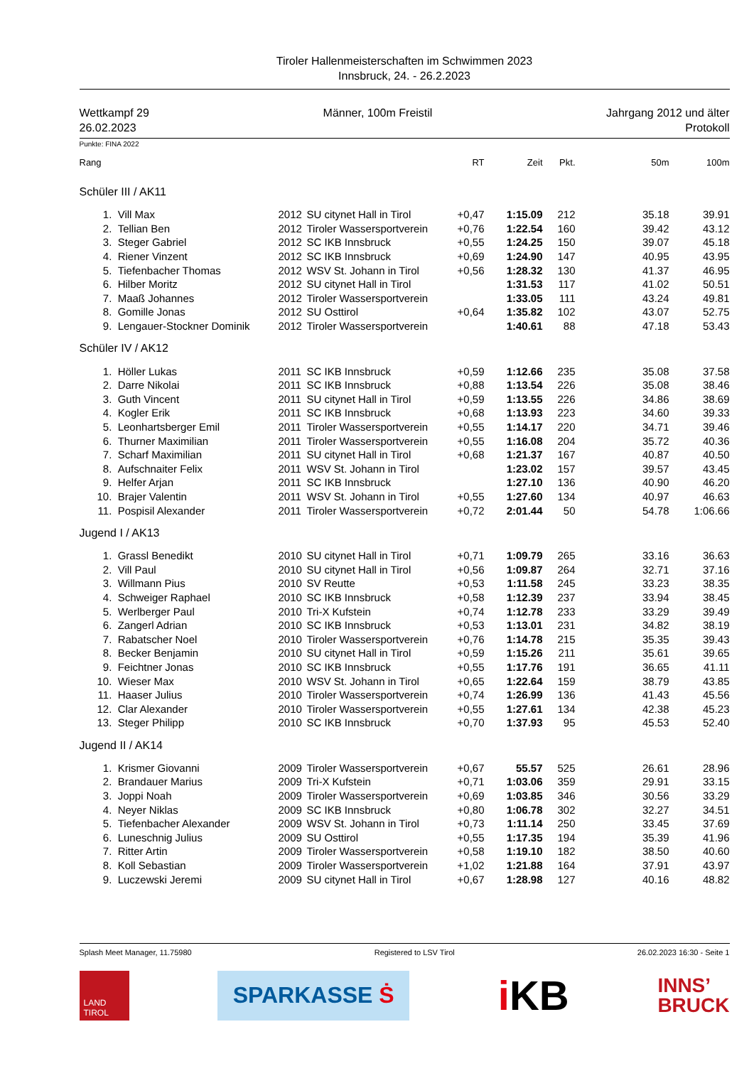Tiroler Hallenmeisterschaften im Schwimmen 2023
Innsbruck, 24. - 26.2.2023
Wettkampf 29
26.02.2023
Männer, 100m Freistil Jahrgang 2012 und älter
Protokoll
Punkte: FINA 2022
| Rang | | | | RT | Zeit | Pkt. | 50m | 100m |
| --- | --- | --- | --- | --- | --- | --- | --- | --- |
| Schüler III / AK11 | | | | | | | | |
| 1. | Vill Max | 2012 | SU citynet Hall in Tirol | +0,47 | 1:15.09 | 212 | 35.18 | 39.91 |
| 2. | Tellian Ben | 2012 | Tiroler Wassersportverein | +0,76 | 1:22.54 | 160 | 39.42 | 43.12 |
| 3. | Steger Gabriel | 2012 | SC IKB Innsbruck | +0,55 | 1:24.25 | 150 | 39.07 | 45.18 |
| 4. | Riener Vinzent | 2012 | SC IKB Innsbruck | +0,69 | 1:24.90 | 147 | 40.95 | 43.95 |
| 5. | Tiefenbacher Thomas | 2012 | WSV St. Johann in Tirol | +0,56 | 1:28.32 | 130 | 41.37 | 46.95 |
| 6. | Hilber Moritz | 2012 | SU citynet Hall in Tirol | | 1:31.53 | 117 | 41.02 | 50.51 |
| 7. | Maaß Johannes | 2012 | Tiroler Wassersportverein | | 1:33.05 | 111 | 43.24 | 49.81 |
| 8. | Gomille Jonas | 2012 | SU Osttirol | +0,64 | 1:35.82 | 102 | 43.07 | 52.75 |
| 9. | Lengauer-Stockner Dominik | 2012 | Tiroler Wassersportverein | | 1:40.61 | 88 | 47.18 | 53.43 |
| Schüler IV / AK12 | | | | | | | | |
| 1. | Höller Lukas | 2011 | SC IKB Innsbruck | +0,59 | 1:12.66 | 235 | 35.08 | 37.58 |
| 2. | Darre Nikolai | 2011 | SC IKB Innsbruck | +0,88 | 1:13.54 | 226 | 35.08 | 38.46 |
| 3. | Guth Vincent | 2011 | SU citynet Hall in Tirol | +0,59 | 1:13.55 | 226 | 34.86 | 38.69 |
| 4. | Kogler Erik | 2011 | SC IKB Innsbruck | +0,68 | 1:13.93 | 223 | 34.60 | 39.33 |
| 5. | Leonhartsberger Emil | 2011 | Tiroler Wassersportverein | +0,55 | 1:14.17 | 220 | 34.71 | 39.46 |
| 6. | Thurner Maximilian | 2011 | Tiroler Wassersportverein | +0,55 | 1:16.08 | 204 | 35.72 | 40.36 |
| 7. | Scharf Maximilian | 2011 | SU citynet Hall in Tirol | +0,68 | 1:21.37 | 167 | 40.87 | 40.50 |
| 8. | Aufschnaiter Felix | 2011 | WSV St. Johann in Tirol | | 1:23.02 | 157 | 39.57 | 43.45 |
| 9. | Helfer Arjan | 2011 | SC IKB Innsbruck | | 1:27.10 | 136 | 40.90 | 46.20 |
| 10. | Brajer Valentin | 2011 | WSV St. Johann in Tirol | +0,55 | 1:27.60 | 134 | 40.97 | 46.63 |
| 11. | Pospisil Alexander | 2011 | Tiroler Wassersportverein | +0,72 | 2:01.44 | 50 | 54.78 | 1:06.66 |
| Jugend I / AK13 | | | | | | | | |
| 1. | Grassl Benedikt | 2010 | SU citynet Hall in Tirol | +0,71 | 1:09.79 | 265 | 33.16 | 36.63 |
| 2. | Vill Paul | 2010 | SU citynet Hall in Tirol | +0,56 | 1:09.87 | 264 | 32.71 | 37.16 |
| 3. | Willmann Pius | 2010 | SV Reutte | +0,53 | 1:11.58 | 245 | 33.23 | 38.35 |
| 4. | Schweiger Raphael | 2010 | SC IKB Innsbruck | +0,58 | 1:12.39 | 237 | 33.94 | 38.45 |
| 5. | Werlberger Paul | 2010 | Tri-X Kufstein | +0,74 | 1:12.78 | 233 | 33.29 | 39.49 |
| 6. | Zangerl Adrian | 2010 | SC IKB Innsbruck | +0,53 | 1:13.01 | 231 | 34.82 | 38.19 |
| 7. | Rabatscher Noel | 2010 | Tiroler Wassersportverein | +0,76 | 1:14.78 | 215 | 35.35 | 39.43 |
| 8. | Becker Benjamin | 2010 | SU citynet Hall in Tirol | +0,59 | 1:15.26 | 211 | 35.61 | 39.65 |
| 9. | Feichtner Jonas | 2010 | SC IKB Innsbruck | +0,55 | 1:17.76 | 191 | 36.65 | 41.11 |
| 10. | Wieser Max | 2010 | WSV St. Johann in Tirol | +0,65 | 1:22.64 | 159 | 38.79 | 43.85 |
| 11. | Haaser Julius | 2010 | Tiroler Wassersportverein | +0,74 | 1:26.99 | 136 | 41.43 | 45.56 |
| 12. | Clar Alexander | 2010 | Tiroler Wassersportverein | +0,55 | 1:27.61 | 134 | 42.38 | 45.23 |
| 13. | Steger Philipp | 2010 | SC IKB Innsbruck | +0,70 | 1:37.93 | 95 | 45.53 | 52.40 |
| Jugend II / AK14 | | | | | | | | |
| 1. | Krismer Giovanni | 2009 | Tiroler Wassersportverein | +0,67 | 55.57 | 525 | 26.61 | 28.96 |
| 2. | Brandauer Marius | 2009 | Tri-X Kufstein | +0,71 | 1:03.06 | 359 | 29.91 | 33.15 |
| 3. | Joppi Noah | 2009 | Tiroler Wassersportverein | +0,69 | 1:03.85 | 346 | 30.56 | 33.29 |
| 4. | Neyer Niklas | 2009 | SC IKB Innsbruck | +0,80 | 1:06.78 | 302 | 32.27 | 34.51 |
| 5. | Tiefenbacher Alexander | 2009 | WSV St. Johann in Tirol | +0,73 | 1:11.14 | 250 | 33.45 | 37.69 |
| 6. | Luneschnig Julius | 2009 | SU Osttirol | +0,55 | 1:17.35 | 194 | 35.39 | 41.96 |
| 7. | Ritter Artin | 2009 | Tiroler Wassersportverein | +0,58 | 1:19.10 | 182 | 38.50 | 40.60 |
| 8. | Koll Sebastian | 2009 | Tiroler Wassersportverein | +1,02 | 1:21.88 | 164 | 37.91 | 43.97 |
| 9. | Luczewski Jeremi | 2009 | SU citynet Hall in Tirol | +0,67 | 1:28.98 | 127 | 40.16 | 48.82 |
Splash Meet Manager, 11.75980 Registered to LSV Tirol 26.02.2023 16:30 - Seite 1
LAND
TIROL
SPARKASSE Ṡ
i KB
INNS’
BRUCK